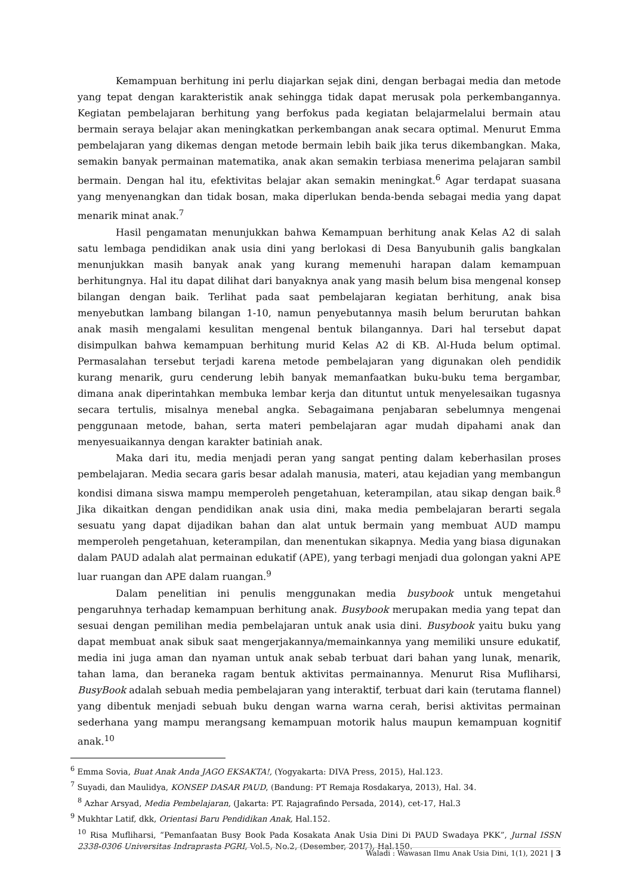Kemampuan berhitung ini perlu diajarkan sejak dini, dengan berbagai media dan metode yang tepat dengan karakteristik anak sehingga tidak dapat merusak pola perkembangannya. Kegiatan pembelajaran berhitung yang berfokus pada kegiatan belajarmelalui bermain atau bermain seraya belajar akan meningkatkan perkembangan anak secara optimal. Menurut Emma pembelajaran yang dikemas dengan metode bermain lebih baik jika terus dikembangkan. Maka, semakin banyak permainan matematika, anak akan semakin terbiasa menerima pelajaran sambil bermain. Dengan hal itu, efektivitas belajar akan semakin meningkat.<sup>6</sup> Agar terdapat suasana yang menyenangkan dan tidak bosan, maka diperlukan benda-benda sebagai media yang dapat menarik minat anak.<sup>7</sup>
Hasil pengamatan menunjukkan bahwa Kemampuan berhitung anak Kelas A2 di salah satu lembaga pendidikan anak usia dini yang berlokasi di Desa Banyubunih galis bangkalan menunjukkan masih banyak anak yang kurang memenuhi harapan dalam kemampuan berhitungnya. Hal itu dapat dilihat dari banyaknya anak yang masih belum bisa mengenal konsep bilangan dengan baik. Terlihat pada saat pembelajaran kegiatan berhitung, anak bisa menyebutkan lambang bilangan 1-10, namun penyebutannya masih belum berurutan bahkan anak masih mengalami kesulitan mengenal bentuk bilangannya. Dari hal tersebut dapat disimpulkan bahwa kemampuan berhitung murid Kelas A2 di KB. Al-Huda belum optimal. Permasalahan tersebut terjadi karena metode pembelajaran yang digunakan oleh pendidik kurang menarik, guru cenderung lebih banyak memanfaatkan buku-buku tema bergambar, dimana anak diperintahkan membuka lembar kerja dan dituntut untuk menyelesaikan tugasnya secara tertulis, misalnya menebal angka. Sebagaimana penjabaran sebelumnya mengenai penggunaan metode, bahan, serta materi pembelajaran agar mudah dipahami anak dan menyesuaikannya dengan karakter batiniah anak.
Maka dari itu, media menjadi peran yang sangat penting dalam keberhasilan proses pembelajaran. Media secara garis besar adalah manusia, materi, atau kejadian yang membangun kondisi dimana siswa mampu memperoleh pengetahuan, keterampilan, atau sikap dengan baik.<sup>8</sup> Jika dikaitkan dengan pendidikan anak usia dini, maka media pembelajaran berarti segala sesuatu yang dapat dijadikan bahan dan alat untuk bermain yang membuat AUD mampu memperoleh pengetahuan, keterampilan, dan menentukan sikapnya. Media yang biasa digunakan dalam PAUD adalah alat permainan edukatif (APE), yang terbagi menjadi dua golongan yakni APE luar ruangan dan APE dalam ruangan.<sup>9</sup>
Dalam penelitian ini penulis menggunakan media busybook untuk mengetahui pengaruhnya terhadap kemampuan berhitung anak. Busybook merupakan media yang tepat dan sesuai dengan pemilihan media pembelajaran untuk anak usia dini. Busybook yaitu buku yang dapat membuat anak sibuk saat mengerjakannya/memainkannya yang memiliki unsure edukatif, media ini juga aman dan nyaman untuk anak sebab terbuat dari bahan yang lunak, menarik, tahan lama, dan beraneka ragam bentuk aktivitas permainannya. Menurut Risa Mufliharsi, BusyBook adalah sebuah media pembelajaran yang interaktif, terbuat dari kain (terutama flannel) yang dibentuk menjadi sebuah buku dengan warna warna cerah, berisi aktivitas permainan sederhana yang mampu merangsang kemampuan motorik halus maupun kemampuan kognitif anak.<sup>10</sup>
<sup>6</sup> Emma Sovia, Buat Anak Anda JAGO EKSAKTA!, (Yogyakarta: DIVA Press, 2015), Hal.123.
<sup>7</sup> Suyadi, dan Maulidya, KONSEP DASAR PAUD, (Bandung: PT Remaja Rosdakarya, 2013), Hal. 34.
<sup>8</sup> Azhar Arsyad, Media Pembelajaran, (Jakarta: PT. Rajagrafindo Persada, 2014), cet-17, Hal.3
<sup>9</sup> Mukhtar Latif, dkk, Orientasi Baru Pendidikan Anak, Hal.152.
<sup>10</sup> Risa Mufliharsi, “Pemanfaatan Busy Book Pada Kosakata Anak Usia Dini Di PAUD Swadaya PKK”, Jurnal ISSN 2338-0306 Universitas Indraprasta PGRI, Vol.5, No.2, (Desember, 2017), Hal.150.
Waladi : Wawasan Ilmu Anak Usia Dini, 1(1), 2021 | 3